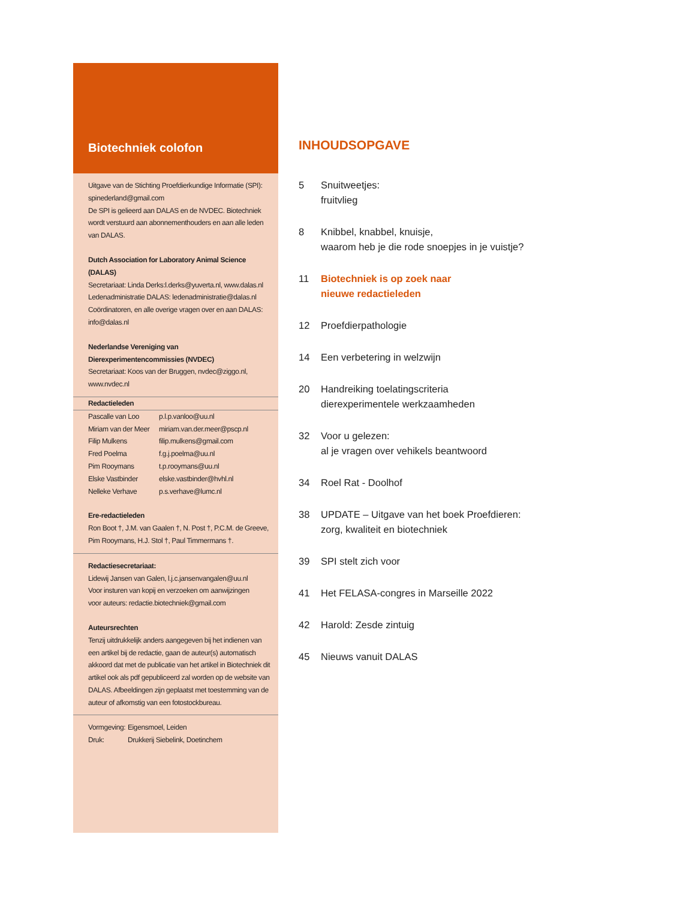Biotechniek colofon
Uitgave van de Stichting Proefdierkundige Informatie (SPI):
spinederland@gmail.com
De SPI is gelieerd aan DALAS en de NVDEC. Biotechniek wordt verstuurd aan abonnementhouders en aan alle leden van DALAS.
Dutch Association for Laboratory Animal Science (DALAS)
Secretariaat: Linda Derks:l.derks@yuverta.nl, www.dalas.nl
Ledenadministratie DALAS: ledenadministratie@dalas.nl
Coördinatoren, en alle overige vragen over en aan DALAS:
info@dalas.nl
Nederlandse Vereniging van
Dierexperimentencommissies (NVDEC)
Secretariaat: Koos van der Bruggen, nvdec@ziggo.nl,
www.nvdec.nl
Redactieleden
| Pascalle van Loo | p.l.p.vanloo@uu.nl |
| Miriam van der Meer | miriam.van.der.meer@pscp.nl |
| Filip Mulkens | filip.mulkens@gmail.com |
| Fred Poelma | f.g.j.poelma@uu.nl |
| Pim Rooymans | t.p.rooymans@uu.nl |
| Elske Vastbinder | elske.vastbinder@hvhl.nl |
| Nelleke Verhave | p.s.verhave@lumc.nl |
Ere-redactieleden
Ron Boot †, J.M. van Gaalen †, N. Post †, P.C.M. de Greeve,
Pim Rooymans, H.J. Stol †, Paul Timmermans †.
Redactiesecretariaat:
Lidewij Jansen van Galen, l.j.c.jansenvangalen@uu.nl
Voor insturen van kopij en verzoeken om aanwijzingen
voor auteurs: redactie.biotechniek@gmail.com
Auteursrechten
Tenzij uitdrukkelijk anders aangegeven bij het indienen van een artikel bij de redactie, gaan de auteur(s) automatisch akkoord dat met de publicatie van het artikel in Biotechniek dit artikel ook als pdf gepubliceerd zal worden op de website van DALAS. Afbeeldingen zijn geplaatst met toestemming van de auteur of afkomstig van een fotostockbureau.
| Vormgeving: | Eigensmoel, Leiden |
| Druk: | Drukkerij Siebelink, Doetinchem |
INHOUDSOPGAVE
5 Snuitweetjes:
fruitvlieg
8 Knibbel, knabbel, knuisje,
waarom heb je die rode snoepjes in je vuistje?
11 Biotechniek is op zoek naar
nieuwe redactieleden
12 Proefdierpathologie
14 Een verbetering in welzwijn
20 Handreiking toelatingscriteria
dierexperimentele werkzaamheden
32 Voor u gelezen:
al je vragen over vehikels beantwoord
34 Roel Rat - Doolhof
38 UPDATE – Uitgave van het boek Proefdieren:
zorg, kwaliteit en biotechniek
39 SPI stelt zich voor
41 Het FELASA-congres in Marseille 2022
42 Harold: Zesde zintuig
45 Nieuws vanuit DALAS